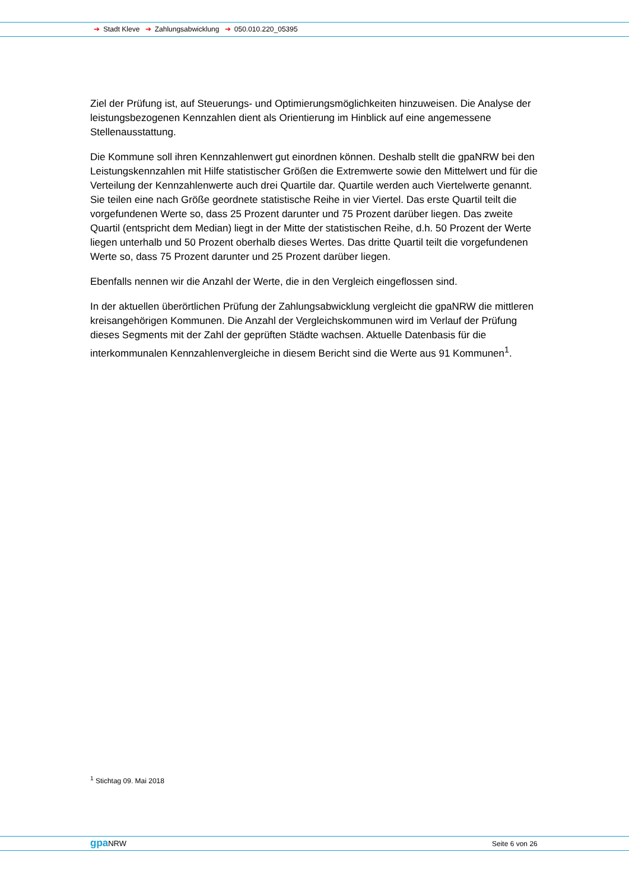➔ Stadt Kleve ➔ Zahlungsabwicklung ➔ 050.010.220_05395
Ziel der Prüfung ist, auf Steuerungs- und Optimierungsmöglichkeiten hinzuweisen. Die Analyse der leistungsbezogenen Kennzahlen dient als Orientierung im Hinblick auf eine angemessene Stellenausstattung.
Die Kommune soll ihren Kennzahlenwert gut einordnen können. Deshalb stellt die gpaNRW bei den Leistungskennzahlen mit Hilfe statistischer Größen die Extremwerte sowie den Mittelwert und für die Verteilung der Kennzahlenwerte auch drei Quartile dar. Quartile werden auch Viertelwerte genannt. Sie teilen eine nach Größe geordnete statistische Reihe in vier Viertel. Das erste Quartil teilt die vorgefundenen Werte so, dass 25 Prozent darunter und 75 Prozent darüber liegen. Das zweite Quartil (entspricht dem Median) liegt in der Mitte der statistischen Reihe, d.h. 50 Prozent der Werte liegen unterhalb und 50 Prozent oberhalb dieses Wertes. Das dritte Quartil teilt die vorgefundenen Werte so, dass 75 Prozent darunter und 25 Prozent darüber liegen.
Ebenfalls nennen wir die Anzahl der Werte, die in den Vergleich eingeflossen sind.
In der aktuellen überörtlichen Prüfung der Zahlungsabwicklung vergleicht die gpaNRW die mittleren kreisangehörigen Kommunen. Die Anzahl der Vergleichskommunen wird im Verlauf der Prüfung dieses Segments mit der Zahl der geprüften Städte wachsen. Aktuelle Datenbasis für die interkommunalen Kennzahlenvergleiche in diesem Bericht sind die Werte aus 91 Kommunen<sup>1</sup>.
<sup>1</sup> Stichtag 09. Mai 2018
gpa NRW Seite 6 von 26